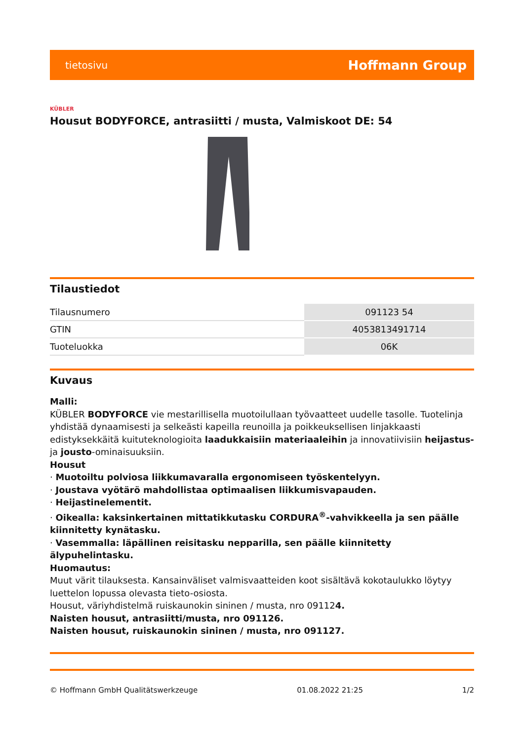tietosivu Hoffmann Group
KÜBLER
Housut BODYFORCE, antrasiitti / musta, Valmiskoot DE: 54
Tilaustiedot
| Tilausnumero | 091123 54 |
| GTIN | 4053813491714 |
| Tuoteluokka | 06K |
Kuvaus
Malli:
KÜBLER BODYFORCE vie mestarillisella muotoilullaan työvaatteet uudelle tasolle. Tuotelinja yhdistää dynaamisesti ja selkeästi kapeilla reunoilla ja poikkeuksellisen linjakkaasti edistyksekkäitä kuituteknologioita laadukkaisiin materiaaleihin ja innovatiivisiin heijastus- ja jousto-ominaisuuksiin.
Housut
· Muotoiltu polviosa liikkumavaralla ergonomiseen työskentelyyn.
· Joustava vyötärö mahdollistaa optimaalisen liikkumisvapauden.
· Heijastinelementit.
· Oikealla: kaksinkertainen mittatikkutasku CORDURA<sup>®</sup>-vahvikkeella ja sen päälle kiinnitetty kynätasku.
· Vasemmalla: läpällinen reisitasku nepparilla, sen päälle kiinnitetty älypuhelintasku.
Huomautus:
Muut värit tilauksesta. Kansainväliset valmisvaatteiden koot sisältävä kokotaulukko löytyy luettelon lopussa olevasta tieto-osiosta.
Housut, väriyhdistelmä ruiskaunokin sininen / musta, nro 091124.
Naisten housut, antrasiitti/musta, nro 091126.
Naisten housut, ruiskaunokin sininen / musta, nro 091127.
© Hoffmann GmbH Qualitätswerkzeuge 01.08.2022 21:25 1/2